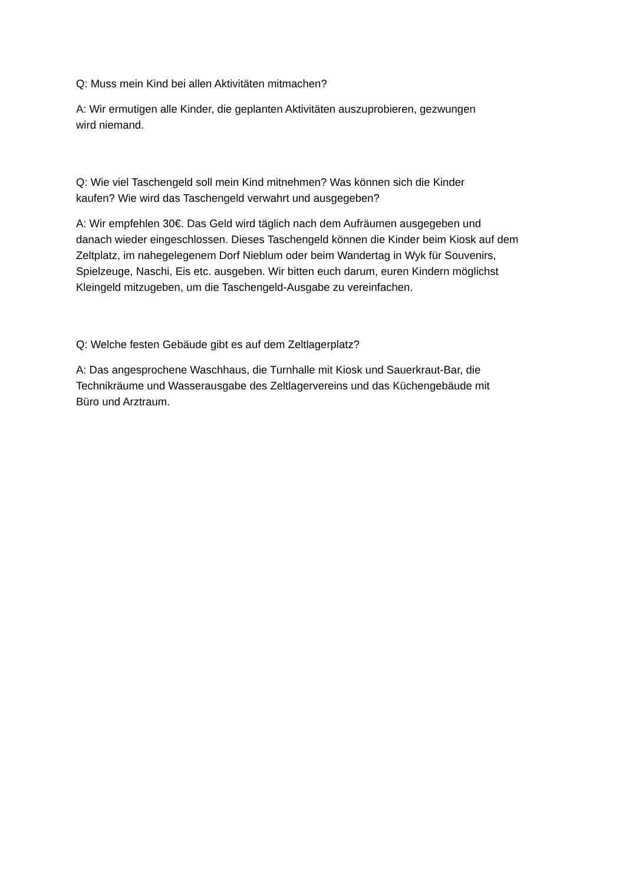Q: Muss mein Kind bei allen Aktivitäten mitmachen?
A: Wir ermutigen alle Kinder, die geplanten Aktivitäten auszuprobieren, gezwungen
wird niemand.
Q: Wie viel Taschengeld soll mein Kind mitnehmen? Was können sich die Kinder
kaufen? Wie wird das Taschengeld verwahrt und ausgegeben?
A: Wir empfehlen 30€. Das Geld wird täglich nach dem Aufräumen ausgegeben und
danach wieder eingeschlossen. Dieses Taschengeld können die Kinder beim Kiosk auf dem
Zeltplatz, im nahegelegenem Dorf Nieblum oder beim Wandertag in Wyk für Souvenirs,
Spielzeuge, Naschi, Eis etc. ausgeben. Wir bitten euch darum, euren Kindern möglichst
Kleingeld mitzugeben, um die Taschengeld-Ausgabe zu vereinfachen.
Q: Welche festen Gebäude gibt es auf dem Zeltlagerplatz?
A: Das angesprochene Waschhaus, die Turnhalle mit Kiosk und Sauerkraut-Bar, die
Technikräume und Wasserausgabe des Zeltlagervereins und das Küchengebäude mit
Büro und Arztraum.